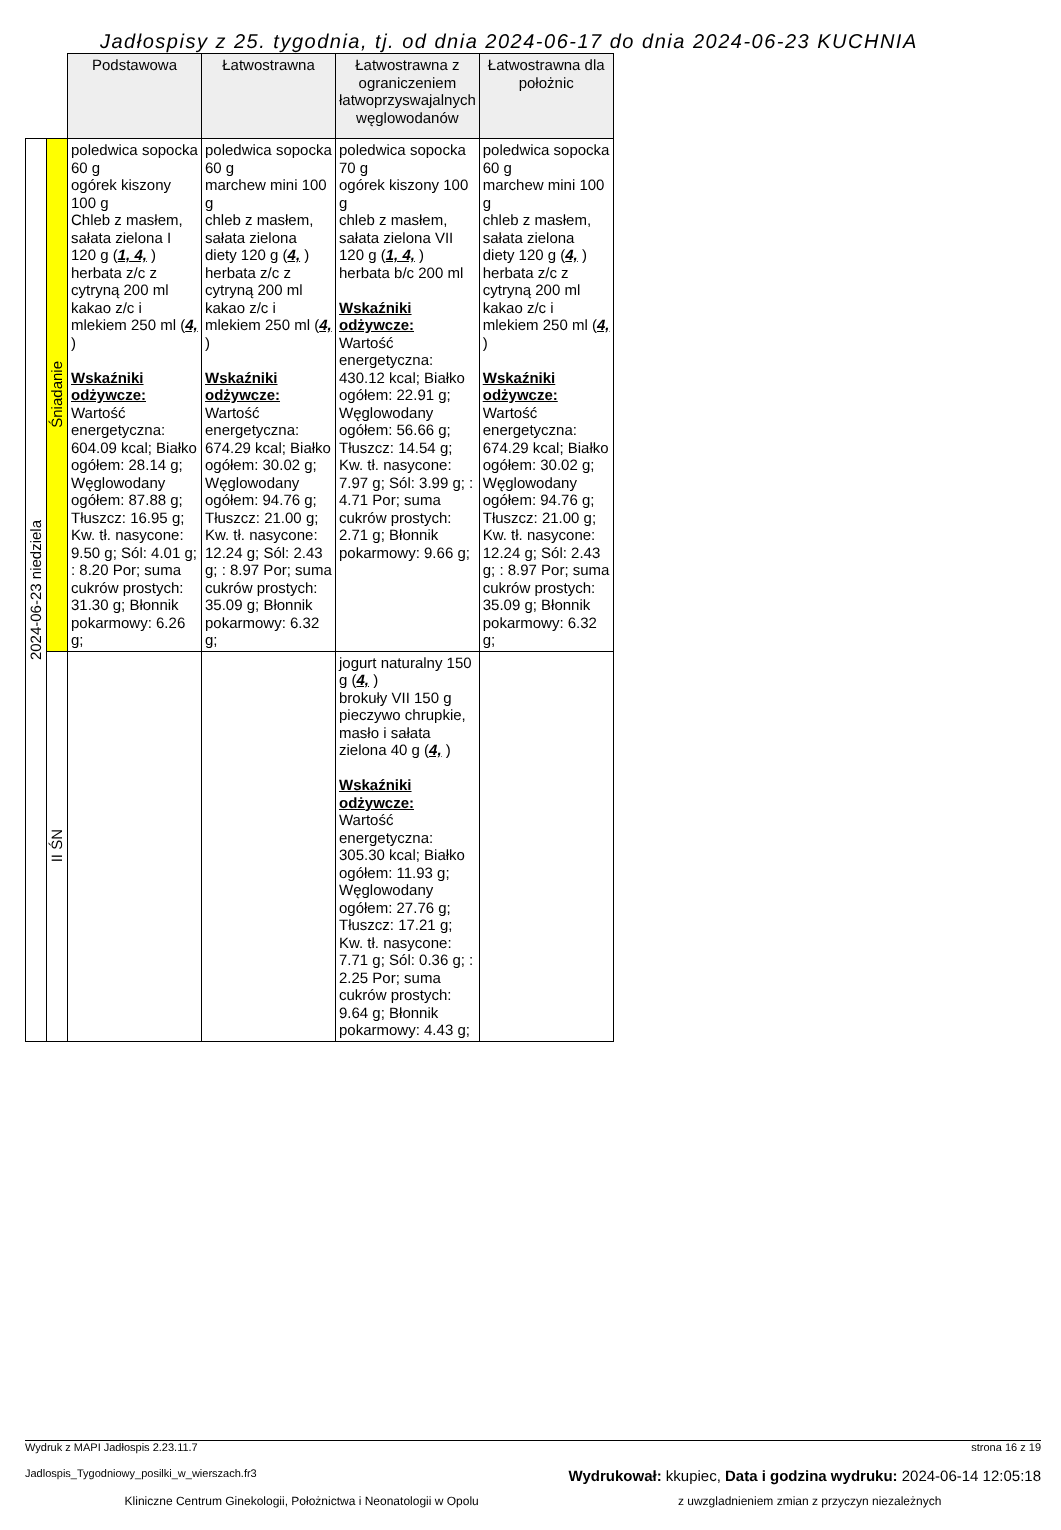Jadłospisy z 25. tygodnia, tj. od dnia 2024-06-17 do dnia 2024-06-23 KUCHNIA
| | | Podstawowa | Łatwostrawna | Łatwostrawna z ograniczeniem łatwoprzyswajalnych węglowodanów | Łatwostrawna dla położnic |
| 2024-06-23 niedziela | Śniadanie | poledwica sopocka 60 g ogórek kiszony 100 g Chleb z masłem, sałata zielona I 120 g ( 1, 4, ) herbata z/c z cytryną 200 ml kakao z/c i mlekiem 250 ml ( 4, ) Wskaźniki odżywcze: Wartość energetyczna: 604.09 kcal; Białko ogółem: 28.14 g; Węglowodany ogółem: 87.88 g; Tłuszcz: 16.95 g; Kw. tł. nasycone: 9.50 g; Sól: 4.01 g; : 8.20 Por; suma cukrów prostych: 31.30 g; Błonnik pokarmowy: 6.26 g; | poledwica sopocka 60 g marchew mini 100 g chleb z masłem, sałata zielona diety 120 g ( 4, ) herbata z/c z cytryną 200 ml kakao z/c i mlekiem 250 ml ( 4, ) Wskaźniki odżywcze: Wartość energetyczna: 674.29 kcal; Białko ogółem: 30.02 g; Węglowodany ogółem: 94.76 g; Tłuszcz: 21.00 g; Kw. tł. nasycone: 12.24 g; Sól: 2.43 g; : 8.97 Por; suma cukrów prostych: 35.09 g; Błonnik pokarmowy: 6.32 g; | poledwica sopocka 70 g ogórek kiszony 100 g chleb z masłem, sałata zielona VII 120 g ( 1, 4, ) herbata b/c 200 ml Wskaźniki odżywcze: Wartość energetyczna: 430.12 kcal; Białko ogółem: 22.91 g; Węglowodany ogółem: 56.66 g; Tłuszcz: 14.54 g; Kw. tł. nasycone: 7.97 g; Sól: 3.99 g; : 4.71 Por; suma cukrów prostych: 2.71 g; Błonnik pokarmowy: 9.66 g; | poledwica sopocka 60 g marchew mini 100 g chleb z masłem, sałata zielona diety 120 g ( 4, ) herbata z/c z cytryną 200 ml kakao z/c i mlekiem 250 ml ( 4, ) Wskaźniki odżywcze: Wartość energetyczna: 674.29 kcal; Białko ogółem: 30.02 g; Węglowodany ogółem: 94.76 g; Tłuszcz: 21.00 g; Kw. tł. nasycone: 12.24 g; Sól: 2.43 g; : 8.97 Por; suma cukrów prostych: 35.09 g; Błonnik pokarmowy: 6.32 g; |
| | II ŚN | | | jogurt naturalny 150 g ( 4, ) brokuły VII 150 g pieczywo chrupkie, masło i sałata zielona 40 g ( 4, ) Wskaźniki odżywcze: Wartość energetyczna: 305.30 kcal; Białko ogółem: 11.93 g; Węglowodany ogółem: 27.76 g; Tłuszcz: 17.21 g; Kw. tł. nasycone: 7.71 g; Sól: 0.36 g; : 2.25 Por; suma cukrów prostych: 9.64 g; Błonnik pokarmowy: 4.43 g; | |
Wydruk z MAPI Jadłospis 2.23.11.7 strona 16 z 19
Jadlospis_Tygodniowy_posilki_w_wierszach.fr3 Wydrukował: kkupiec, Data i godzina wydruku: 2024-06-14 12:05:18
Kliniczne Centrum Ginekologii, Położnictwa i Neonatologii w Opolu z uwzgladnieniem zmian z przyczyn niezależnych